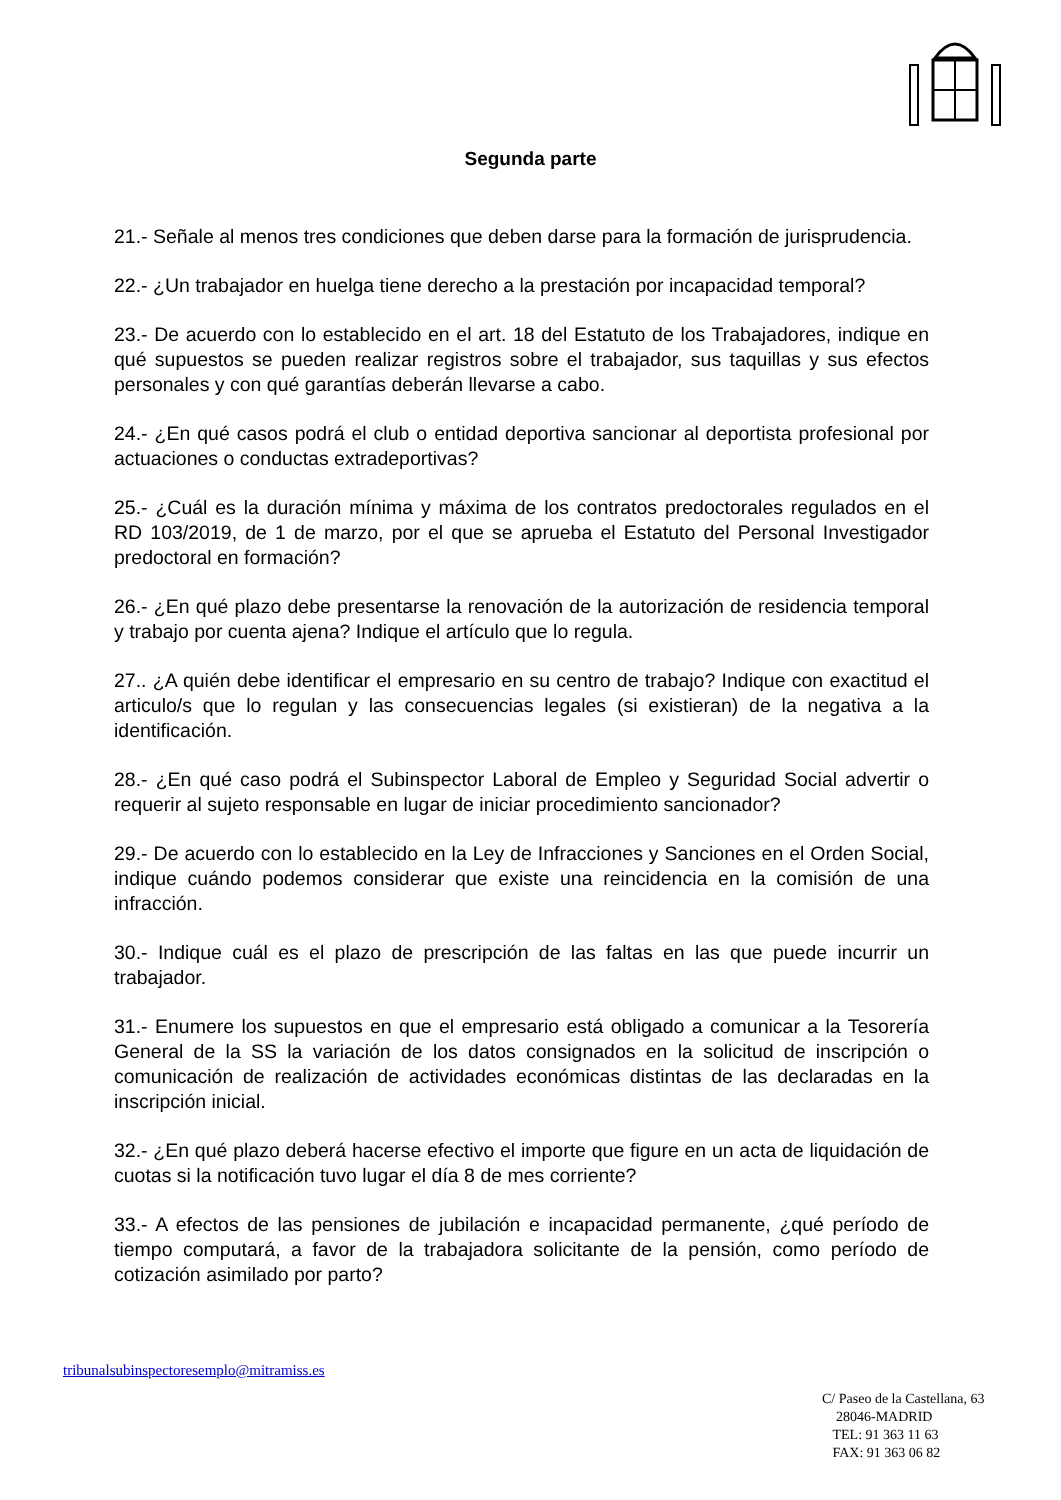Segunda parte
21.- Señale al menos tres condiciones que deben darse para la formación de jurisprudencia.
22.- ¿Un trabajador en huelga tiene derecho a la prestación por incapacidad temporal?
23.- De acuerdo con lo establecido en el art. 18 del Estatuto de los Trabajadores, indique en qué supuestos se pueden realizar registros sobre el trabajador, sus taquillas y sus efectos personales y con qué garantías deberán llevarse a cabo.
24.- ¿En qué casos podrá el club o entidad deportiva sancionar al deportista profesional por actuaciones o conductas extradeportivas?
25.- ¿Cuál es la duración mínima y máxima de los contratos predoctorales regulados en el RD 103/2019, de 1 de marzo, por el que se aprueba el Estatuto del Personal Investigador predoctoral en formación?
26.- ¿En qué plazo debe presentarse la renovación de la autorización de residencia temporal y trabajo por cuenta ajena? Indique el artículo que lo regula.
27.. ¿A quién debe identificar el empresario en su centro de trabajo? Indique con exactitud el articulo/s que lo regulan y las consecuencias legales (si existieran) de la negativa a la identificación.
28.- ¿En qué caso podrá el Subinspector Laboral de Empleo y Seguridad Social advertir o requerir al sujeto responsable en lugar de iniciar procedimiento sancionador?
29.- De acuerdo con lo establecido en la Ley de Infracciones y Sanciones en el Orden Social, indique cuándo podemos considerar que existe una reincidencia en la comisión de una infracción.
30.- Indique cuál es el plazo de prescripción de las faltas en las que puede incurrir un trabajador.
31.- Enumere los supuestos en que el empresario está obligado a comunicar a la Tesorería General de la SS la variación de los datos consignados en la solicitud de inscripción o comunicación de realización de actividades económicas distintas de las declaradas en la inscripción inicial.
32.- ¿En qué plazo deberá hacerse efectivo el importe que figure en un acta de liquidación de cuotas si la notificación tuvo lugar el día 8 de mes corriente?
33.- A efectos de las pensiones de jubilación e incapacidad permanente, ¿qué período de tiempo computará, a favor de la trabajadora solicitante de la pensión, como período de cotización asimilado por parto?
tribunalsubinspectoresemplo@mitramiss.es
C/ Paseo de la Castellana, 63
28046-MADRID
TEL: 91 363 11 63
FAX: 91 363 06 82